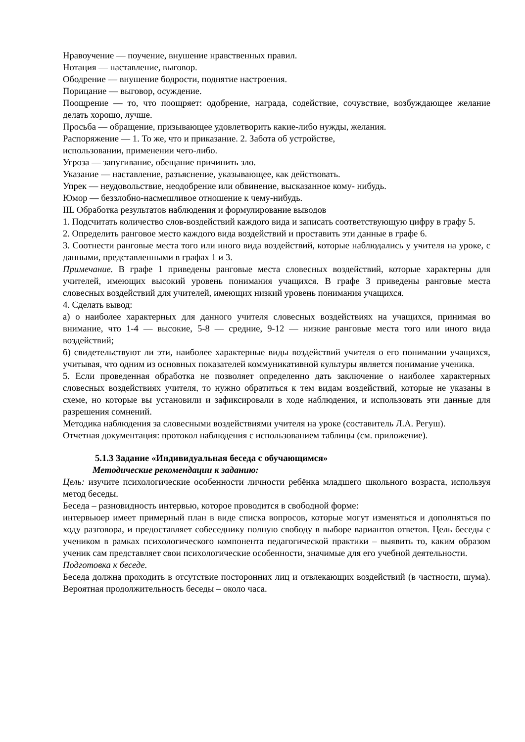Нравоучение — поучение, внушение нравственных правил.
Нотация — наставление, выговор.
Ободрение — внушение бодрости, поднятие настроения.
Порицание — выговор, осуждение.
Поощрение — то, что поощряет: одобрение, награда, содействие, сочувствие, возбуждающее желание делать хорошо, лучше.
Просьба — обращение, призывающее удовлетворить какие-либо нужды, желания.
Распоряжение — 1. То же, что и приказание. 2. Забота об устройстве,
использовании, применении чего-либо.
Угроза — запугивание, обещание причинить зло.
Указание — наставление, разъяснение, указывающее, как действовать.
Упрек — неудовольствие, неодобрение или обвинение, высказанное кому- нибудь.
Юмор — беззлобно-насмешливое отношение к чему-нибудь.
IIL Обработка результатов наблюдения и формулирование выводов
1. Подсчитать количество слов-воздействий каждого вида и записать соответствующую цифру в графу 5.
2. Определить ранговое место каждого вида воздействий и проставить эти данные в графе 6.
3. Соотнести ранговые места того или иного вида воздействий, которые наблюдались у учителя на уроке, с данными, представленными в графах 1 и 3.
Примечание. В графе 1 приведены ранговые места словесных воздействий, которые характерны для учителей, имеющих высокий уровень понимания учащихся. В графе 3 приведены ранговые места словесных воздействий для учителей, имеющих низкий уровень понимания учащихся.
4. Сделать вывод:
а) о наиболее характерных для данного учителя словесных воздействиях на учащихся, принимая во внимание, что 1-4 — высокие, 5-8 — средние, 9-12 — низкие ранговые места того или иного вида воздействий;
б) свидетельствуют ли эти, наиболее характерные виды воздействий учителя о его понимании учащихся, учитывая, что одним из основных показателей коммуникативной культуры является понимание ученика.
5. Если проведенная обработка не позволяет определенно дать заключение о наиболее характерных словесных воздействиях учителя, то нужно обратиться к тем видам воздействий, которые не указаны в схеме, но которые вы установили и зафиксировали в ходе наблюдения, и использовать эти данные для разрешения сомнений.
Методика наблюдения за словесными воздействиями учителя на уроке (составитель Л.А. Регуш).
Отчетная документация: протокол наблюдения с использованием таблицы (см. приложение).
5.1.3 Задание «Индивидуальная беседа с обучающимся»
Методические рекомендации к заданию:
Цель: изучите психологические особенности личности ребёнка младшего школьного возраста, используя метод беседы.
Беседа – разновидность интервью, которое проводится в свободной форме:
интервьюер имеет примерный план в виде списка вопросов, которые могут изменяться и дополняться по ходу разговора, и предоставляет собеседнику полную свободу в выборе вариантов ответов. Цель беседы с учеником в рамках психологического компонента педагогической практики – выявить то, каким образом ученик сам представляет свои психологические особенности, значимые для его учебной деятельности.
Подготовка к беседе.
Беседа должна проходить в отсутствие посторонних лиц и отвлекающих воздействий (в частности, шума). Вероятная продолжительность беседы – около часа.